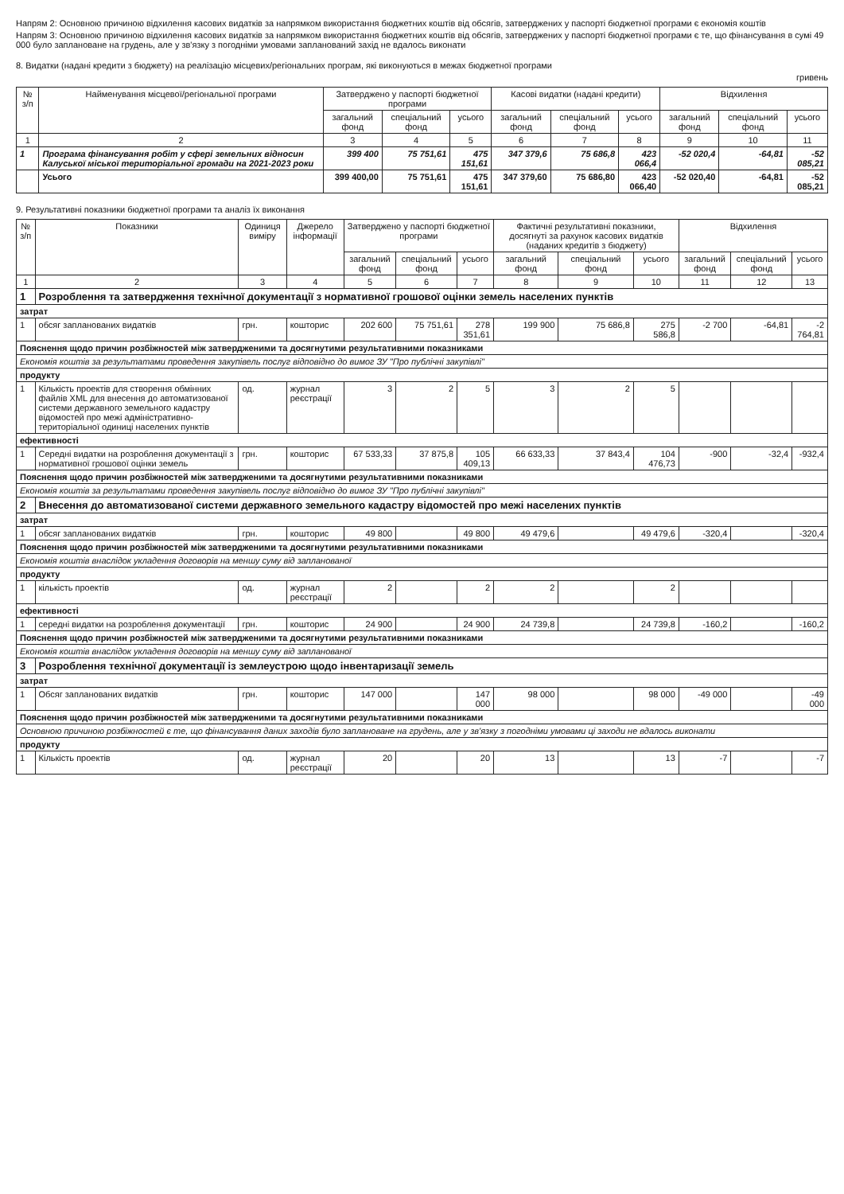Напрям 2: Основною причиною відхилення касових видатків за напрямком використання бюджетних коштів від обсягів, затверджених у паспорті бюджетної програми є економія коштів
Напрям 3: Основною причиною відхилення касових видатків за напрямком використання бюджетних коштів від обсягів, затверджених у паспорті бюджетної програми є те, що фінансування в сумі 49 000 було заплановане на грудень, але у зв'язку з погодніми умовами запланований захід не вдалось виконати
8. Видатки (надані кредити з бюджету) на реалізацію місцевих/регіональних програм, які виконуються в межах бюджетної програми
гривень
| № з/п | Найменування місцевої/регіональної програми | Затверджено у паспорті бюджетної програми | | | Касові видатки (надані кредити) | | | Відхилення | | |
| --- | --- | --- | --- | --- | --- | --- | --- | --- | --- | --- |
| | | загальний фонд | спеціальний фонд | усього | загальний фонд | спеціальний фонд | усього | загальний фонд | спеціальний фонд | усього |
| 1 | 2 | 3 | 4 | 5 | 6 | 7 | 8 | 9 | 10 | 11 |
| 1 | Програма фінансування робіт у сфері земельних відносин Калуської міської територіальної громади на 2021-2023 роки | 399 400 | 75 751,61 | 475 151,61 | 347 379,6 | 75 686,8 | 423 066,4 | -52 020,4 | -64,81 | -52 085,21 |
| | Усього | 399 400,00 | 75 751,61 | 475 151,61 | 347 379,60 | 75 686,80 | 423 066,40 | -52 020,40 | -64,81 | -52 085,21 |
9. Результативні показники бюджетної програми та аналіз їх виконання
| № з/п | Показники | Одиниця виміру | Джерело інформації | Затверджено у паспорті бюджетної програми | | | Фактичні результативні показники, досягнуті за рахунок касових видатків (наданих кредитів з бюджету) | | | Відхилення | | |
| --- | --- | --- | --- | --- | --- | --- | --- | --- | --- | --- | --- | --- |
| | | | | загальний фонд | спеціальний фонд | усього | загальний фонд | спеціальний фонд | усього | загальний фонд | спеціальний фонд | усього |
| 1 | 2 | 3 | 4 | 5 | 6 | 7 | 8 | 9 | 10 | 11 | 12 | 13 |
| 1 | Розроблення та затвердження технічної документації з нормативної грошової оцінки земель населених пунктів | | | | | | | | | | | |
| затрат | | | | | | | | | | | | |
| 1 | обсяг запланованих видатків | грн. | кошторис | 202 600 | 75 751,61 | 278 351,61 | 199 900 | 75 686,8 | 275 586,8 | -2 700 | -64,81 | -2 764,81 |
| Пояснення щодо причин розбіжностей між затвердженими та досягнутими результативними показниками | | | | | | | | | | | | |
| Економія коштів за результатами проведення закупівель послуг відповідно до вимог ЗУ "Про публічні закупівлі" | | | | | | | | | | | | |
| продукту | | | | | | | | | | | | |
| 1 | Кількість проектів для створення обмінних файлів XML для внесення до автоматизованої системи державного земельного кадастру відомостей про межі адміністративно-територіальної одиниці населених пунктів | од. | журнал реєстрації | 3 | 2 | 5 | 3 | 2 | 5 | | | |
| ефективності | | | | | | | | | | | | |
| 1 | Середні видатки на розроблення документації з нормативної грошової оцінки земель | грн. | кошторис | 67 533,33 | 37 875,8 | 105 409,13 | 66 633,33 | 37 843,4 | 104 476,73 | -900 | -32,4 | -932,4 |
| Пояснення щодо причин розбіжностей між затвердженими та досягнутими результативними показниками | | | | | | | | | | | | |
| Економія коштів за результатами проведення закупівель послуг відповідно до вимог ЗУ "Про публічні закупівлі" | | | | | | | | | | | | |
| 2 | Внесення до автоматизованої системи державного земельного кадастру відомостей про межі населених пунктів | | | | | | | | | | | |
| затрат | | | | | | | | | | | | |
| 1 | обсяг запланованих видатків | грн. | кошторис | 49 800 | | 49 800 | 49 479,6 | | 49 479,6 | -320,4 | | -320,4 |
| Пояснення щодо причин розбіжностей між затвердженими та досягнутими результативними показниками | | | | | | | | | | | | |
| Економія коштів внаслідок укладення договорів на меншу суму від запланованої | | | | | | | | | | | | |
| продукту | | | | | | | | | | | | |
| 1 | кількість проектів | од. | журнал реєстрації | 2 | | 2 | 2 | | 2 | | | |
| ефективності | | | | | | | | | | | | |
| 1 | середні видатки на розроблення документації | грн. | кошторис | 24 900 | | 24 900 | 24 739,8 | | 24 739,8 | -160,2 | | -160,2 |
| Пояснення щодо причин розбіжностей між затвердженими та досягнутими результативними показниками | | | | | | | | | | | | |
| Економія коштів внаслідок укладення договорів на меншу суму від запланованої | | | | | | | | | | | | |
| 3 | Розроблення технічної документації із землеустрою щодо інвентаризації земель | | | | | | | | | | | |
| затрат | | | | | | | | | | | | |
| 1 | Обсяг запланованих видатків | грн. | кошторис | 147 000 | | 147 000 | 98 000 | | 98 000 | -49 000 | | -49 000 |
| Пояснення щодо причин розбіжностей між затвердженими та досягнутими результативними показниками | | | | | | | | | | | | |
| Основною причиною розбіжностей є те, що фінансування даних заходів було заплановане на грудень, але у зв'язку з погодніми умовами ці заходи не вдалось виконати | | | | | | | | | | | | |
| продукту | | | | | | | | | | | | |
| 1 | Кількість проектів | од. | журнал реєстрації | 20 | | 20 | 13 | | 13 | -7 | | -7 |